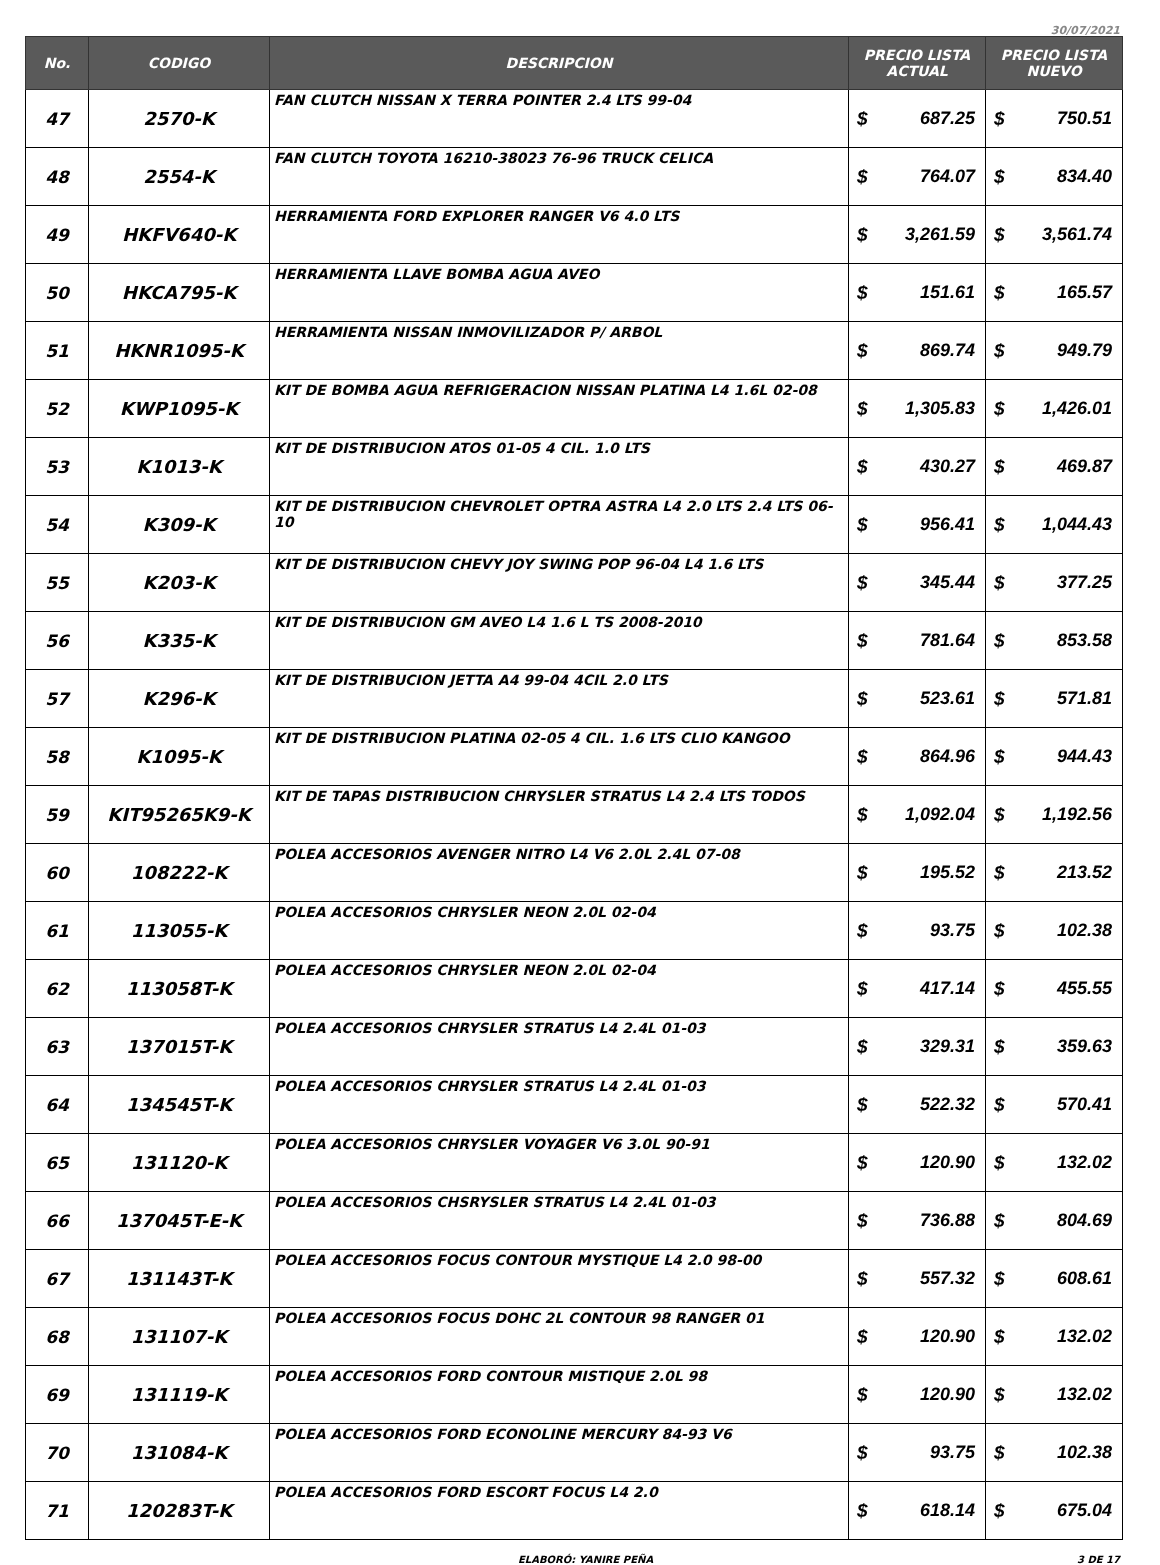30/07/2021
| No. | CODIGO | DESCRIPCION | PRECIO LISTA ACTUAL | | PRECIO LISTA NUEVO | |
| --- | --- | --- | --- | --- | --- | --- |
| 47 | 2570-K | FAN CLUTCH NISSAN X TERRA POINTER 2.4 LTS 99-04 | $ | 687.25 | $ | 750.51 |
| 48 | 2554-K | FAN CLUTCH TOYOTA 16210-38023 76-96 TRUCK CELICA | $ | 764.07 | $ | 834.40 |
| 49 | HKFV640-K | HERRAMIENTA FORD EXPLORER RANGER V6 4.0 LTS | $ | 3,261.59 | $ | 3,561.74 |
| 50 | HKCA795-K | HERRAMIENTA LLAVE BOMBA AGUA AVEO | $ | 151.61 | $ | 165.57 |
| 51 | HKNR1095-K | HERRAMIENTA NISSAN INMOVILIZADOR P/ ARBOL | $ | 869.74 | $ | 949.79 |
| 52 | KWP1095-K | KIT DE BOMBA AGUA REFRIGERACION NISSAN PLATINA L4 1.6L 02-08 | $ | 1,305.83 | $ | 1,426.01 |
| 53 | K1013-K | KIT DE DISTRIBUCION ATOS 01-05 4 CIL. 1.0 LTS | $ | 430.27 | $ | 469.87 |
| 54 | K309-K | KIT DE DISTRIBUCION CHEVROLET OPTRA ASTRA L4 2.0 LTS 2.4 LTS 06-10 | $ | 956.41 | $ | 1,044.43 |
| 55 | K203-K | KIT DE DISTRIBUCION CHEVY JOY SWING POP 96-04 L4 1.6 LTS | $ | 345.44 | $ | 377.25 |
| 56 | K335-K | KIT DE DISTRIBUCION GM AVEO L4 1.6 L TS 2008-2010 | $ | 781.64 | $ | 853.58 |
| 57 | K296-K | KIT DE DISTRIBUCION JETTA A4 99-04 4CIL 2.0 LTS | $ | 523.61 | $ | 571.81 |
| 58 | K1095-K | KIT DE DISTRIBUCION PLATINA 02-05 4 CIL. 1.6 LTS CLIO KANGOO | $ | 864.96 | $ | 944.43 |
| 59 | KIT95265K9-K | KIT DE TAPAS DISTRIBUCION CHRYSLER STRATUS L4 2.4 LTS TODOS | $ | 1,092.04 | $ | 1,192.56 |
| 60 | 108222-K | POLEA ACCESORIOS AVENGER NITRO L4 V6 2.0L 2.4L 07-08 | $ | 195.52 | $ | 213.52 |
| 61 | 113055-K | POLEA ACCESORIOS CHRYSLER NEON 2.0L 02-04 | $ | 93.75 | $ | 102.38 |
| 62 | 113058T-K | POLEA ACCESORIOS CHRYSLER NEON 2.0L 02-04 | $ | 417.14 | $ | 455.55 |
| 63 | 137015T-K | POLEA ACCESORIOS CHRYSLER STRATUS L4 2.4L 01-03 | $ | 329.31 | $ | 359.63 |
| 64 | 134545T-K | POLEA ACCESORIOS CHRYSLER STRATUS L4 2.4L 01-03 | $ | 522.32 | $ | 570.41 |
| 65 | 131120-K | POLEA ACCESORIOS CHRYSLER VOYAGER V6 3.0L 90-91 | $ | 120.90 | $ | 132.02 |
| 66 | 137045T-E-K | POLEA ACCESORIOS CHSRYSLER STRATUS L4 2.4L 01-03 | $ | 736.88 | $ | 804.69 |
| 67 | 131143T-K | POLEA ACCESORIOS FOCUS CONTOUR MYSTIQUE L4 2.0 98-00 | $ | 557.32 | $ | 608.61 |
| 68 | 131107-K | POLEA ACCESORIOS FOCUS DOHC 2L CONTOUR 98 RANGER 01 | $ | 120.90 | $ | 132.02 |
| 69 | 131119-K | POLEA ACCESORIOS FORD CONTOUR MISTIQUE 2.0L 98 | $ | 120.90 | $ | 132.02 |
| 70 | 131084-K | POLEA ACCESORIOS FORD ECONOLINE MERCURY 84-93 V6 | $ | 93.75 | $ | 102.38 |
| 71 | 120283T-K | POLEA ACCESORIOS FORD ESCORT FOCUS L4 2.0 | $ | 618.14 | $ | 675.04 |
ELABORÓ: YANIRE PEÑA 3 DE 17